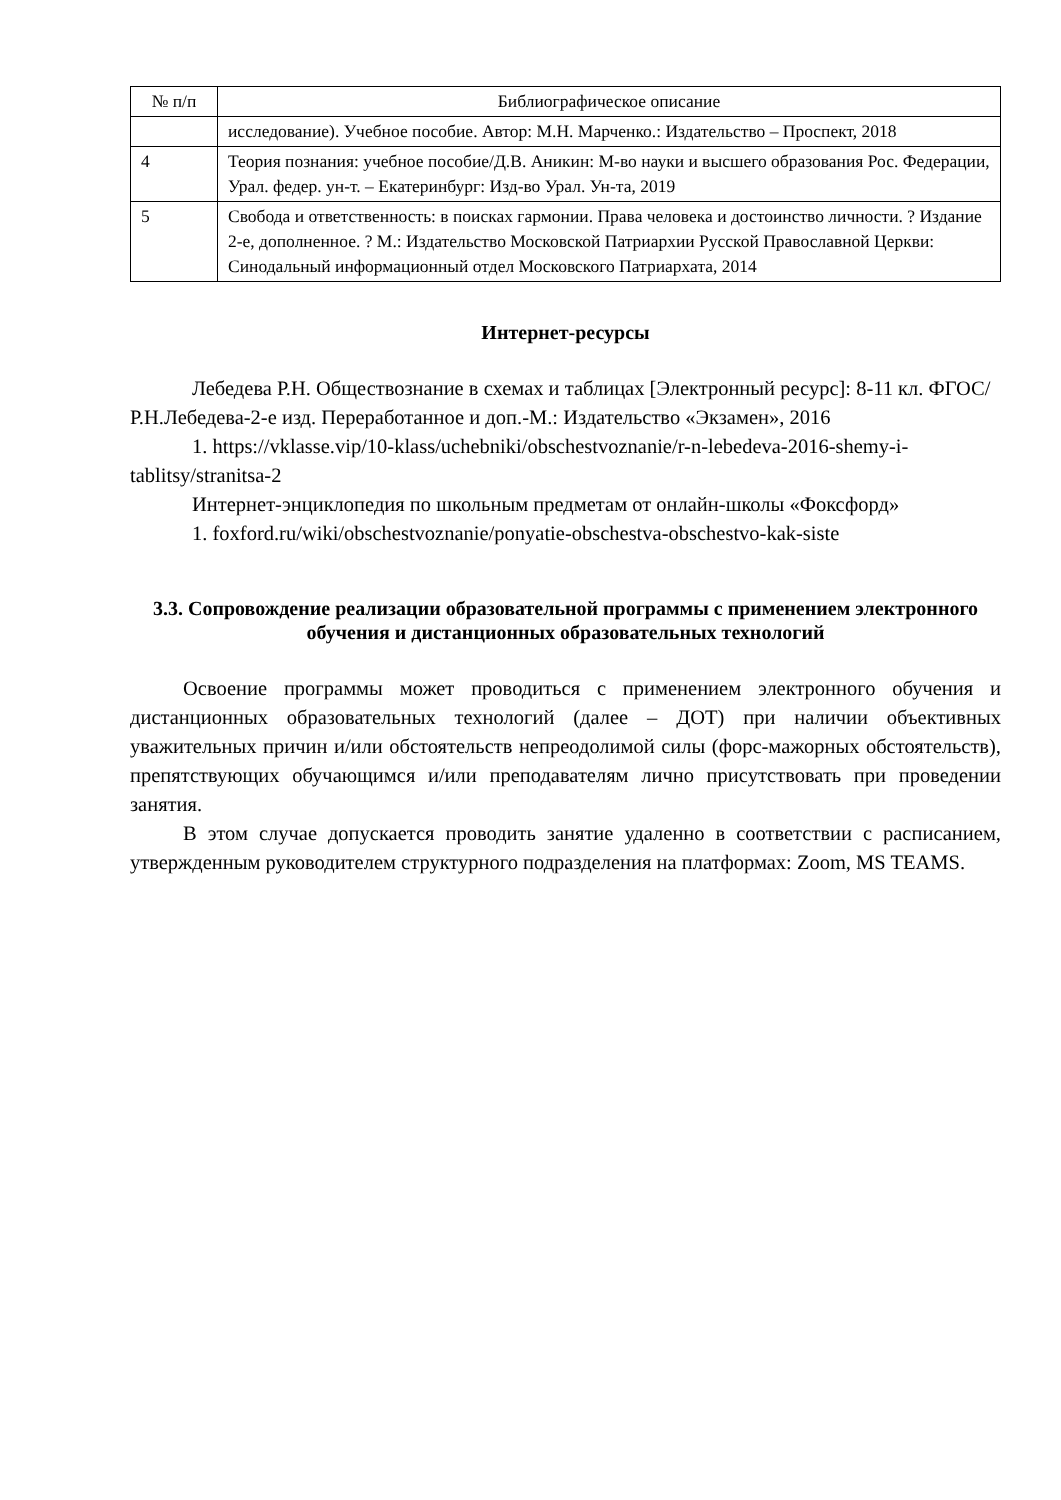| № п/п | Библиографическое описание |
| --- | --- |
| | исследование). Учебное пособие. Автор: М.Н. Марченко.: Издательство – Проспект, 2018 |
| 4 | Теория познания: учебное пособие/Д.В. Аникин: М-во науки и высшего образования Рос. Федерации, Урал. федер. ун-т. – Екатеринбург: Изд-во Урал. Ун-та, 2019 |
| 5 | Свобода и ответственность: в поисках гармонии. Права человека и достоинство личности. ? Издание 2-е, дополненное. ? М.: Издательство Московской Патриархии Русской Православной Церкви: Синодальный информационный отдел Московского Патриархата, 2014 |
Интернет-ресурсы
Лебедева Р.Н. Обществознание в схемах и таблицах [Электронный ресурс]: 8-11 кл. ФГОС/ Р.Н.Лебедева-2-е изд. Переработанное и доп.-М.: Издательство «Экзамен», 2016
1. https://vklasse.vip/10-klass/uchebniki/obschestvoznanie/r-n-lebedeva-2016-shemy-i-tablitsy/stranitsa-2
Интернет-энциклопедия по школьным предметам от онлайн-школы «Фоксфорд»
1. foxford.ru/wiki/obschestvoznanie/ponyatie-obschestva-obschestvo-kak-siste
3.3. Сопровождение реализации образовательной программы с применением электронного обучения и дистанционных образовательных технологий
Освоение программы может проводиться с применением электронного обучения и дистанционных образовательных технологий (далее – ДОТ) при наличии объективных уважительных причин и/или обстоятельств непреодолимой силы (форс-мажорных обстоятельств), препятствующих обучающимся и/или преподавателям лично присутствовать при проведении занятия.
В этом случае допускается проводить занятие удаленно в соответствии с расписанием, утвержденным руководителем структурного подразделения на платформах: Zoom, MS TEAMS.